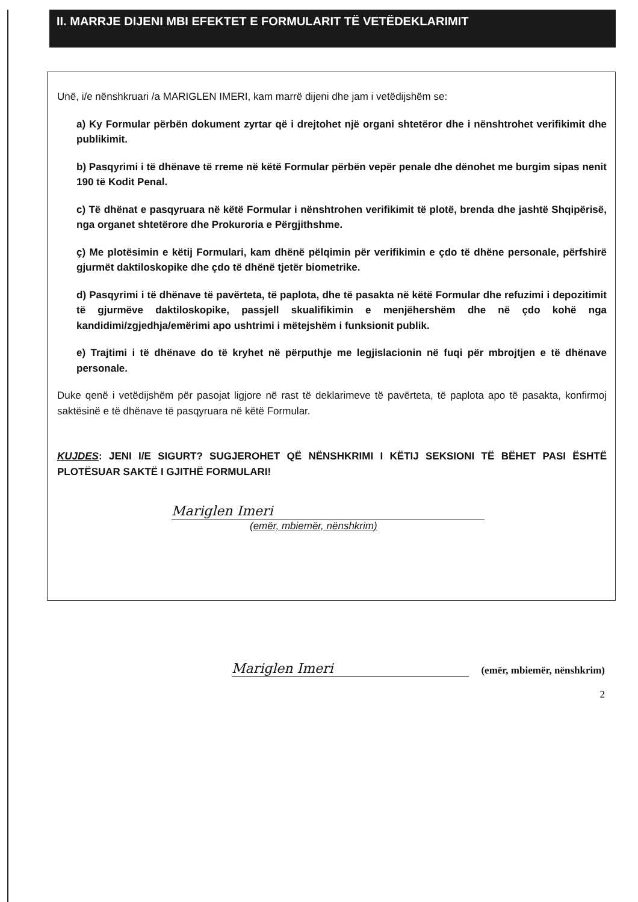II. MARRJE DIJENI MBI EFEKTET E FORMULARIT TË VETËDEKLARIMIT
Unë, i/e nënshkruari /a MARIGLEN IMERI, kam marrë dijeni dhe jam i vetëdijshëm se:
a) Ky Formular përbën dokument zyrtar që i drejtohet një organi shtetëror dhe i nënshtrohet verifikimit dhe publikimit.
b) Pasqyrimi i të dhënave të rreme në këtë Formular përbën vepër penale dhe dënohet me burgim sipas nenit 190 të Kodit Penal.
c) Të dhënat e pasqyruara në këtë Formular i nënshtrohen verifikimit të plotë, brenda dhe jashtë Shqipërisë, nga organet shtetërore dhe Prokuroria e Përgjithshme.
ç) Me plotësimin e këtij Formulari, kam dhënë pëlqimin për verifikimin e çdo të dhëne personale, përfshirë gjurmët daktiloskopike dhe çdo të dhënë tjetër biometrike.
d) Pasqyrimi i të dhënave të pavërteta, të paplota, dhe të pasakta në këtë Formular dhe refuzimi i depozitimit të gjurmëve daktiloskopike, passjell skualifikimin e menjëhershëm dhe në çdo kohë nga kandidimi/zgjedhja/emërimi apo ushtrimi i mëtejshëm i funksionit publik.
e) Trajtimi i të dhënave do të kryhet në përputhje me legjislacionin në fuqi për mbrojtjen e të dhënave personale.
Duke qenë i vetëdijshëm për pasojat ligjore në rast të deklarimeve të pavërteta, të paplota apo të pasakta, konfirmoj saktësinë e të dhënave të pasqyruara në këtë Formular.
KUJDES: JENI I/E SIGURT? SUGJEROHET QË NËNSHKRIMI I KËTIJ SEKSIONI TË BËHET PASI ËSHTË PLOTËSUAR SAKTË I GJITHË FORMULARI!
Mariglen Imeri
(emër, mbiemër, nënshkrim)
Mariglen Imeri
(emër, mbiemër, nënshkrim)
2